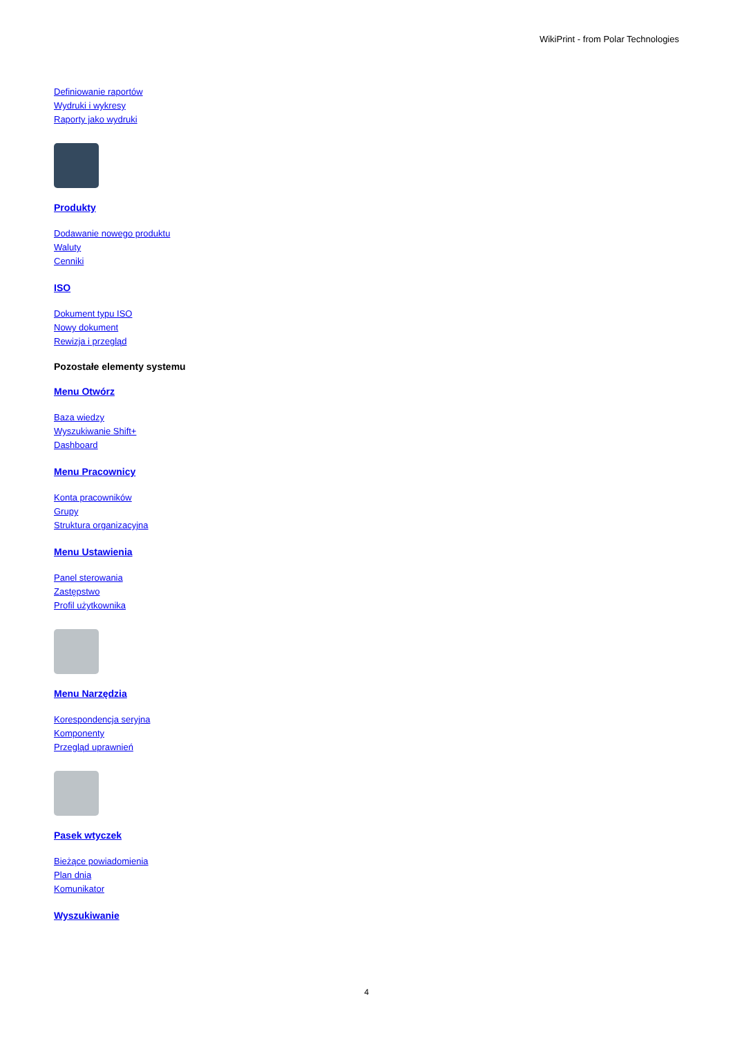WikiPrint - from Polar Technologies
Definiowanie raportów
Wydruki i wykresy
Raporty jako wydruki
Produkty
Dodawanie nowego produktu
Waluty
Cenniki
ISO
Dokument typu ISO
Nowy dokument
Rewizja i przegląd
Pozostałe elementy systemu
Menu Otwórz
Baza wiedzy
Wyszukiwanie Shift+
Dashboard
Menu Pracownicy
Konta pracowników
Grupy
Struktura organizacyjna
Menu Ustawienia
Panel sterowania
Zastępstwo
Profil użytkownika
Menu Narzędzia
Korespondencja seryjna
Komponenty
Przegląd uprawnień
Pasek wtyczek
Bieżące powiadomienia
Plan dnia
Komunikator
Wyszukiwanie
4